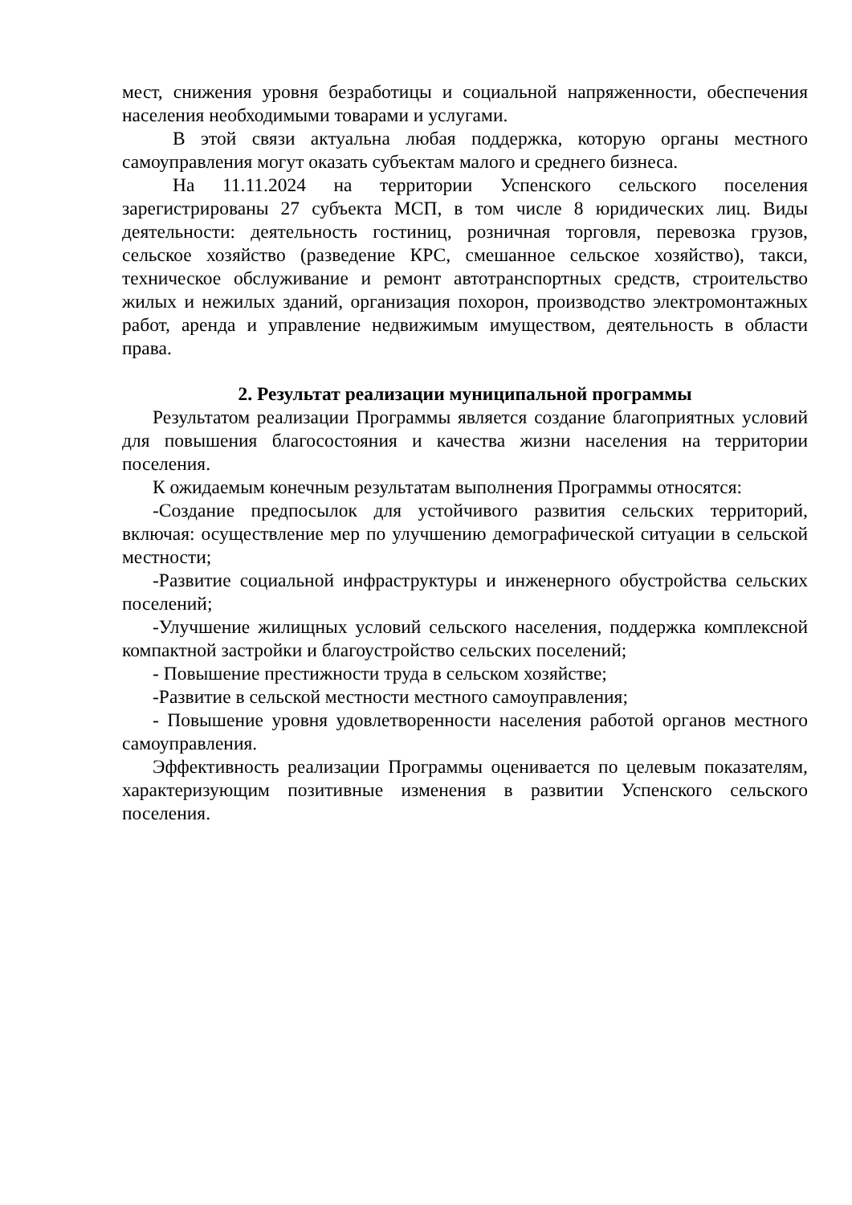мест, снижения уровня безработицы и социальной напряженности, обеспечения населения необходимыми товарами и услугами.
В этой связи актуальна любая поддержка, которую органы местного самоуправления могут оказать субъектам малого и среднего бизнеса.
На 11.11.2024 на территории Успенского сельского поселения зарегистрированы 27 субъекта МСП, в том числе 8 юридических лиц. Виды деятельности: деятельность гостиниц, розничная торговля, перевозка грузов, сельское хозяйство (разведение КРС, смешанное сельское хозяйство), такси, техническое обслуживание и ремонт автотранспортных средств, строительство жилых и нежилых зданий, организация похорон, производство электромонтажных работ, аренда и управление недвижимым имуществом, деятельность в области права.
2. Результат реализации муниципальной программы
Результатом реализации Программы является создание благоприятных условий для повышения благосостояния и качества жизни населения на территории поселения.
К ожидаемым конечным результатам выполнения Программы относятся:
-Создание предпосылок для устойчивого развития сельских территорий, включая: осуществление мер по улучшению демографической ситуации в сельской местности;
-Развитие социальной инфраструктуры и инженерного обустройства сельских поселений;
-Улучшение жилищных условий сельского населения, поддержка комплексной компактной застройки и благоустройство сельских поселений;
- Повышение престижности труда в сельском хозяйстве;
-Развитие в сельской местности местного самоуправления;
- Повышение уровня удовлетворенности населения работой органов местного самоуправления.
Эффективность реализации Программы оценивается по целевым показателям, характеризующим позитивные изменения в развитии Успенского сельского поселения.